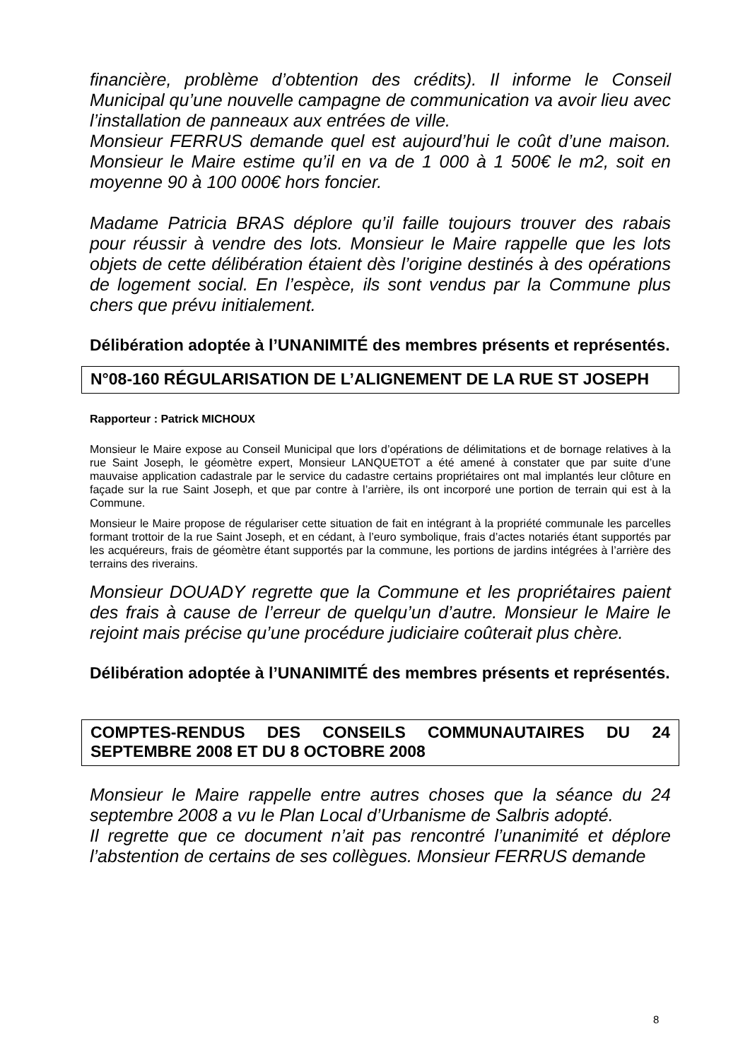financière, problème d’obtention des crédits). Il informe le Conseil Municipal qu’une nouvelle campagne de communication va avoir lieu avec l’installation de panneaux aux entrées de ville.
Monsieur FERRUS demande quel est aujourd’hui le coût d’une maison. Monsieur le Maire estime qu’il en va de 1 000 à 1 500€ le m2, soit en moyenne 90 à 100 000€ hors foncier.
Madame Patricia BRAS déplore qu’il faille toujours trouver des rabais pour réussir à vendre des lots. Monsieur le Maire rappelle que les lots objets de cette délibération étaient dès l’origine destinés à des opérations de logement social. En l’espèce, ils sont vendus par la Commune plus chers que prévu initialement.
Délibération adoptée à l’UNANIMITÉ des membres présents et représentés.
N°08-160 RÉGULARISATION DE L’ALIGNEMENT DE LA RUE ST JOSEPH
Rapporteur : Patrick MICHOUX
Monsieur le Maire expose au Conseil Municipal que lors d’opérations de délimitations et de bornage relatives à la rue Saint Joseph, le géomètre expert, Monsieur LANQUETOT a été amené à constater que par suite d’une mauvaise application cadastrale par le service du cadastre certains propriétaires ont mal implantés leur clôture en façade sur la rue Saint Joseph, et que par contre à l’arrière, ils ont incorporé une portion de terrain qui est à la Commune.
Monsieur le Maire propose de régulariser cette situation de fait en intégrant à la propriété communale les parcelles formant trottoir de la rue Saint Joseph, et en cédant, à l’euro symbolique, frais d’actes notariés étant supportés par les acquéreurs, frais de géomètre étant supportés par la commune, les portions de jardins intégrées à l’arrière des terrains des riverains.
Monsieur DOUADY regrette que la Commune et les propriétaires paient des frais à cause de l’erreur de quelqu’un d’autre. Monsieur le Maire le rejoint mais précise qu’une procédure judiciaire coûterait plus chère.
Délibération adoptée à l’UNANIMITÉ des membres présents et représentés.
COMPTES-RENDUS DES CONSEILS COMMUNAUTAIRES DU 24 SEPTEMBRE 2008 ET DU 8 OCTOBRE 2008
Monsieur le Maire rappelle entre autres choses que la séance du 24 septembre 2008 a vu le Plan Local d’Urbanisme de Salbris adopté.
Il regrette que ce document n’ait pas rencontré l’unanimité et déplore l’abstention de certains de ses collègues. Monsieur FERRUS demande
8